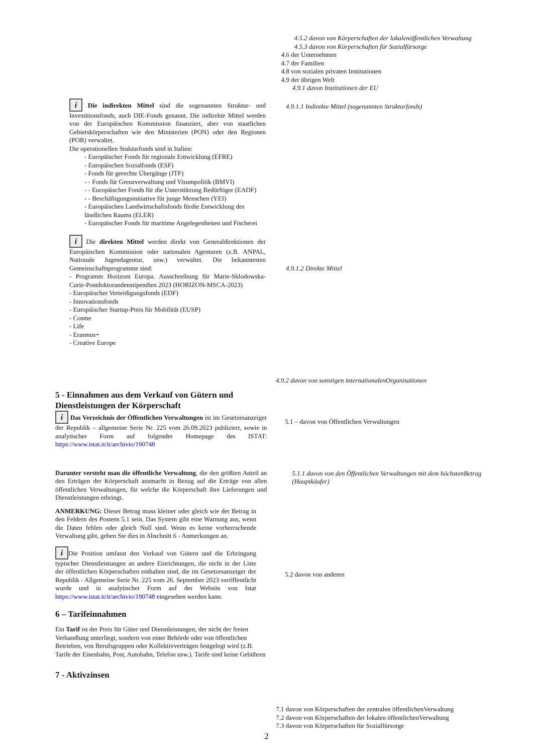4.5.2 davon von Körperschaften der lokalenöffentlichen Verwaltung
4.5.3 davon von Körperschaften für Sozialfürsorge
4.6 der Unternehmen
4.7 der Familien
4.8 von sozialen privaten Institutionen
4.9 der übrigen Welt
4.9.1 davon Institutionen der EU
i Die indirekten Mittel sind die sogenannten Struktur- und Investitionsfonds, auch DIE-Fonds genannt. Die indirekte Mittel werden von der Europäischen Kommission finanziert, aber von staatlichen Gebietskörperschaften wie den Ministerien (PON) oder den Regionen (POR) verwaltet.
Die operationellen Stukturfonds sind in Italien:
- Europäischer Fonds für regionale Entwicklung (EFRE)
- Europäischen Sozialfonds (ESF)
- Fonds für gerechte Übergänge (JTF)
- - Fonds für Grenzverwaltung und Visumpolitik (BMVI)
- - Europäischer Fonds für die Unterstützung Bedürftiger (EADF)
- - Beschäftigungsinitiative für junge Menschen (YEI)
- Europäischen Landwirtschaftsfonds fürdie Entwicklung des ländlichen Raums (ELER)
- Europäischer Fonds für maritime Angelegenheiten und Fischerei
i Die direkten Mittel werden direkt von Generaldirektionen der Europäischen Kommission oder nationalen Agenturen (z.B. ANPAL, Nationale Jugendagentur, usw.) verwaltet. Die bekanntesten Gemeinschaftsprogramme sind:
- Programm Horizont Europa. Ausschreibung für Marie-Sklodowska-Curie-Postdoktorandenstipendien 2023 (HORIZON-MSCA-2023)
- Europäischer Verteidigungsfonds (EDF)
- Innovationsfonds
- Europäischer Startup-Preis für Mobilität (EUSP)
- Cosme
- Life
- Erasmus+
- Creative Europe
4.9.1.1 Indirekte Mittel (sogenannten Strukturfonds)
4.9.1.2 Direkte Mittel
4.9.2 davon von sonstigen internationalenOrganisationen
5 - Einnahmen aus dem Verkauf von Gütern und Dienstleistungen der Körperschaft
i Das Verzeichnis der Öffentlichen Verwaltungen ist im Gesetzesanzeiger der Republik – allgemeine Serie Nr. 225 vom 26.09.2023 publiziert, sowie in analytischer Form auf folgender Homepage des ISTAT: https://www.istat.it/it/archivio/190748
Darunter versteht man die öffentliche Verwaltung, die den größten Anteil an den Erträgen der Körperschaft ausmacht in Bezug auf die Erträge von allen öffentlichen Verwaltungen, für welche die Körperschaft ihre Lieferungen und Dienstleistungen erbringt.
ANMERKUNG: Dieser Betrag muss kleiner oder gleich wie der Betrag in den Feldern des Postens 5.1 sein. Das System gibt eine Warnung aus, wenn die Daten fehlen oder gleich Null sind. Wenn es keine vorherrschende Verwaltung gibt, geben Sie dies in Abschnitt 6 - Anmerkungen an.
i Die Position umfasst den Verkauf von Gütern und die Erbringung typischer Dienstleistungen an andere Einrichtungen, die nicht in der Liste der öffentlichen Körperschaften enthalten sind, die im Gesetzesanzeiger der Republik - Allgemeine Serie Nr. 225 vom 26. September 2023 veröffentlicht wurde und in analytischer Form auf der Website von Istat https://www.istat.it/it/archivio/190748 eingesehen werden kann.
6 – Tarifeinnahmen
Ein Tarif ist der Preis für Güter und Dienstleistungen, der nicht der freien Verhandlung unterliegt, sondern von einer Behörde oder von öffentlichen Betrieben, von Berufsgruppen oder Kollektivverträgen festgelegt wird (z.B. Tarife der Eisenbahn, Post, Autobahn, Telefon usw.). Tarife sind keine Gebühren
7 - Aktivzinsen
5.1 – davon von Öffentlichen Verwaltungen
5.1.1 davon von den Öffentlichen Verwaltungen mit dem höchstenBetrag (Hauptkäufer)
5.2 davon von anderen
7.1 davon von Körperschaften der zentralen öffentlichenVerwaltung
7.2 davon von Körperschaften der lokalen öffentlichenVerwaltung
7.3 davon von Körperschaften für Sozialfürsorge
2